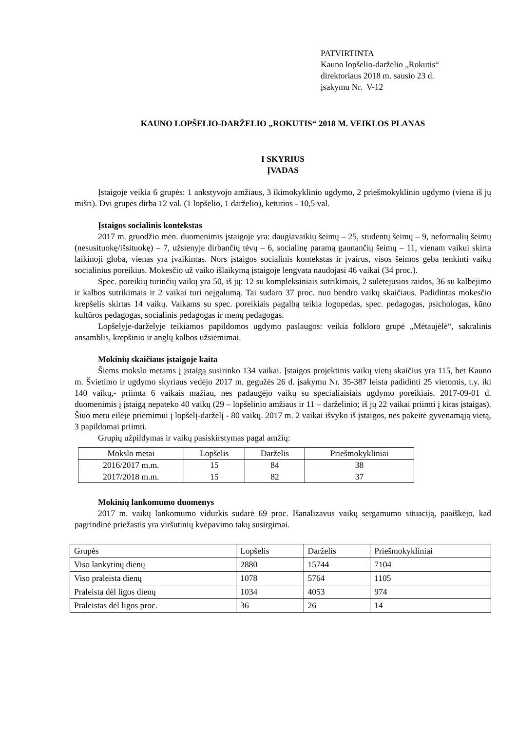PATVIRTINTA
Kauno lopšelio-darželio „Rokutis“
direktoriaus 2018 m. sausio 23 d.
įsakymu Nr. V-12
KAUNO LOPŠELIO-DARŽELIO „ROKUTIS“ 2018 M. VEIKLOS PLANAS
I SKYRIUS
ĮVADAS
Įstaigoje veikia 6 grupės: 1 ankstyvojo amžiaus, 3 ikimokyklinio ugdymo, 2 priešmokyklinio ugdymo (viena iš jų mišri). Dvi grupės dirba 12 val. (1 lopšelio, 1 darželio), keturios - 10,5 val.
Įstaigos socialinis kontekstas
2017 m. gruodžio mėn. duomenimis įstaigoje yra: daugiavaikių šeimų – 25, studentų šeimų – 9, neformalių šeimų (nesusituokę/išsituokę) – 7, užsienyje dirbančių tėvų – 6, socialinę paramą gaunančių šeimų – 11, vienam vaikui skirta laikinoji globa, vienas yra įvaikintas. Nors įstaigos socialinis kontekstas ir įvairus, visos šeimos geba tenkinti vaikų socialinius poreikius. Mokesčio už vaiko išlaikymą įstaigoje lengvata naudojasi 46 vaikai (34 proc.).
Spec. poreikių turinčių vaikų yra 50, iš jų: 12 su kompleksiniais sutrikimais, 2 sulėtėjusios raidos, 36 su kalbėjimo ir kalbos sutrikimais ir 2 vaikai turi neįgalumą. Tai sudaro 37 proc. nuo bendro vaikų skaičiaus. Padidintas mokesčio krepšelis skirtas 14 vaikų. Vaikams su spec. poreikiais pagalbą teikia logopedas, spec. pedagogas, psichologas, kūno kultūros pedagogas, socialinis pedagogas ir menų pedagogas.
Lopšelyje-darželyje teikiamos papildomos ugdymo paslaugos: veikia folkloro grupė „Mėtaujėlė“, sakralinis ansamblis, krepšinio ir anglų kalbos užsiėmimai.
Mokinių skaičiaus įstaigoje kaita
Šiems mokslo metams į įstaigą susirinko 134 vaikai. Įstaigos projektinis vaikų vietų skaičius yra 115, bet Kauno m. Švietimo ir ugdymo skyriaus vedėjo 2017 m. gegužės 26 d. įsakymu Nr. 35-387 leista padidinti 25 vietomis, t.y. iki 140 vaikų,- priimta 6 vaikais mažiau, nes padaugėjo vaikų su specialiaisiais ugdymo poreikiais. 2017-09-01 d. duomenimis į įstaigą nepateko 40 vaikų (29 – lopšelinio amžiaus ir 11 – darželinio; iš jų 22 vaikai priimti į kitas įstaigas). Šiuo metu eilėje priėmimui į lopšelį-darželį - 80 vaikų. 2017 m. 2 vaikai išvyko iš įstaigos, nes pakeitė gyvenamąją vietą, 3 papildomai priimti.
Grupių užpildymas ir vaikų pasiskirstymas pagal amžių:
| Mokslo metai | Lopšelis | Darželis | Priešmokykliniai |
| --- | --- | --- | --- |
| 2016/2017 m.m. | 15 | 84 | 38 |
| 2017/2018 m.m. | 15 | 82 | 37 |
Mokinių lankomumo duomenys
2017 m. vaikų lankomumo vidurkis sudarė 69 proc. Išanalizavus vaikų sergamumo situaciją, paaiškėjo, kad pagrindinė priežastis yra viršutinių kvėpavimo takų susirgimai.
| Grupės | Lopšelis | Darželis | Priešmokykliniai |
| --- | --- | --- | --- |
| Viso lankytinų dienų | 2880 | 15744 | 7104 |
| Viso praleista dienų | 1078 | 5764 | 1105 |
| Praleista dėl ligos dienų | 1034 | 4053 | 974 |
| Praleistas dėl ligos proc. | 36 | 26 | 14 |